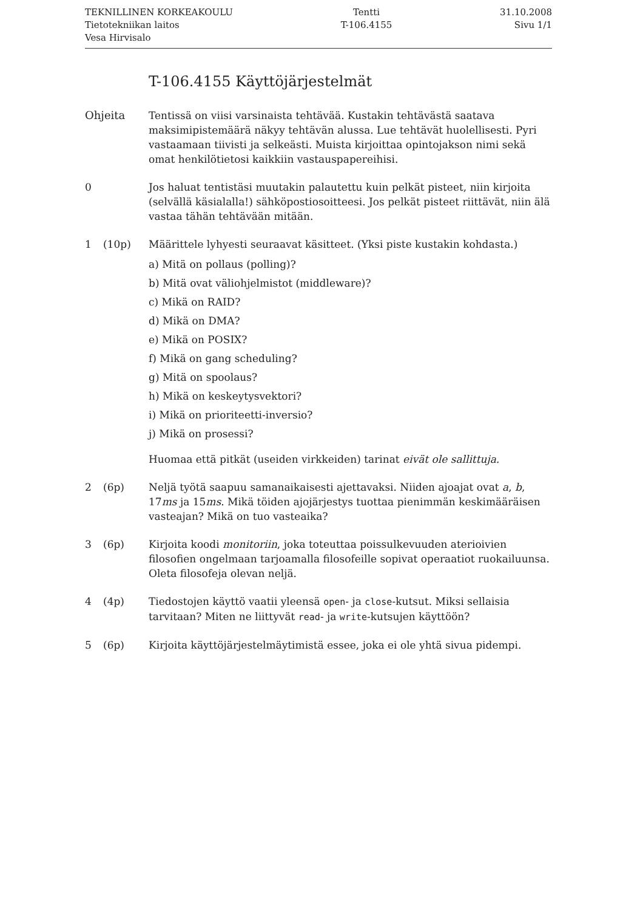TEKNILLINEN KORKEAKOULU
Tietotekniikan laitos
Vesa Hirvisalo
Tentti
T-106.4155
31.10.2008
Sivu 1/1
T-106.4155 Käyttöjärjestelmät
Ohjeita Tentissä on viisi varsinaista tehtävää. Kustakin tehtävästä saatava maksimipistemäärä näkyy tehtävän alussa. Lue tehtävät huolellisesti. Pyri vastaamaan tiivisti ja selkeästi. Muista kirjoittaa opintojakson nimi sekä omat henkilötietosi kaikkiin vastauspapereihisi.
0 Jos haluat tentistäsi muutakin palautettu kuin pelkät pisteet, niin kirjoita (selvällä käsialalla!) sähköpostiosoitteesi. Jos pelkät pisteet riittävät, niin älä vastaa tähän tehtävään mitään.
1 (10p) Määrittele lyhyesti seuraavat käsitteet. (Yksi piste kustakin kohdasta.)
a) Mitä on pollaus (polling)?
b) Mitä ovat väliohjelmistot (middleware)?
c) Mikä on RAID?
d) Mikä on DMA?
e) Mikä on POSIX?
f) Mikä on gang scheduling?
g) Mitä on spoolaus?
h) Mikä on keskeytysvektori?
i) Mikä on prioriteetti-inversio?
j) Mikä on prosessi?
Huomaa että pitkät (useiden virkkeiden) tarinat eivät ole sallittuja.
2 (6p) Neljä työtä saapuu samanaikaisesti ajettavaksi. Niiden ajoajat ovat a, b, 17ms ja 15ms. Mikä töiden ajojärjestys tuottaa pienimmän keskimääräisen vasteajan? Mikä on tuo vasteaika?
3 (6p) Kirjoita koodi monitoriin, joka toteuttaa poissulkevuuden aterioivien filosofien ongelmaan tarjoamalla filosofeille sopivat operaatiot ruokailuunsa. Oleta filosofeja olevan neljä.
4 (4p) Tiedostojen käyttö vaatii yleensä open- ja close-kutsut. Miksi sellaisia tarvitaan? Miten ne liittyvät read- ja write-kutsujen käyttöön?
5 (6p) Kirjoita käyttöjärjestelmäytimistä essee, joka ei ole yhtä sivua pidempi.